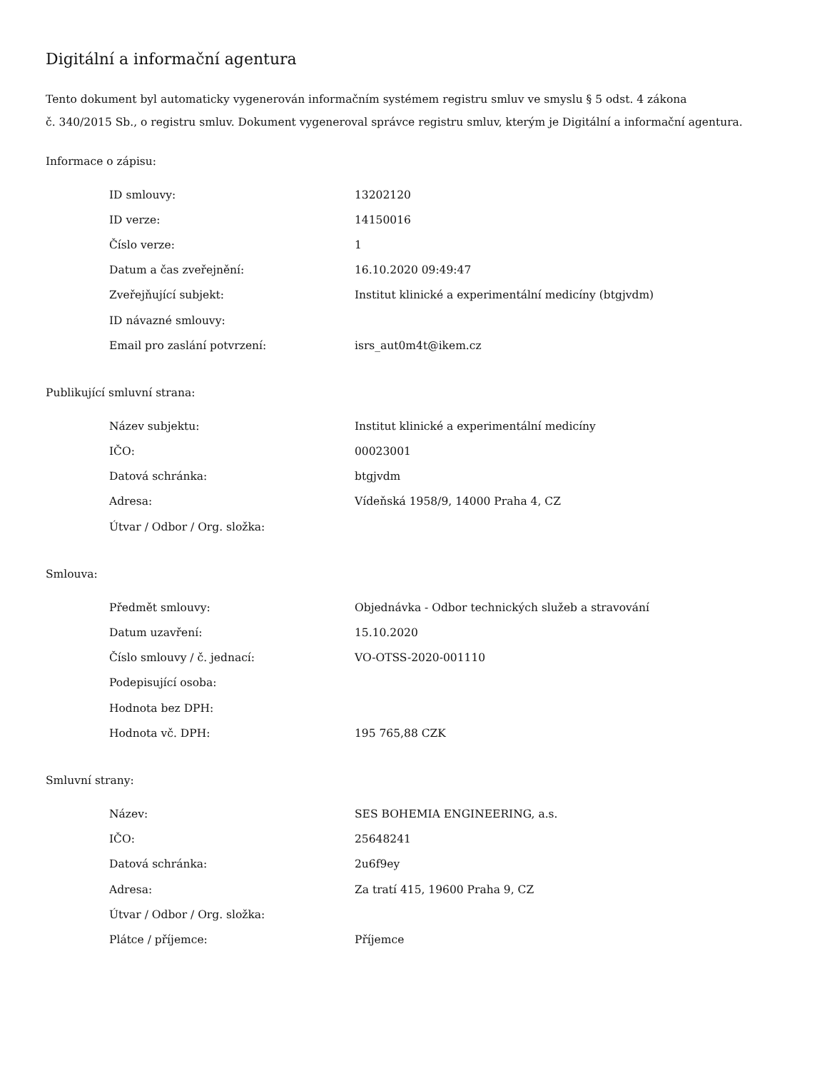Digitální a informační agentura
Tento dokument byl automaticky vygenerován informačním systémem registru smluv ve smyslu § 5 odst. 4 zákona
č. 340/2015 Sb., o registru smluv. Dokument vygeneroval správce registru smluv, kterým je Digitální a informační agentura.
Informace o zápisu:
| ID smlouvy: | 13202120 |
| ID verze: | 14150016 |
| Číslo verze: | 1 |
| Datum a čas zveřejnění: | 16.10.2020 09:49:47 |
| Zveřejňující subjekt: | Institut klinické a experimentální medicíny (btgjvdm) |
| ID návazné smlouvy: | |
| Email pro zaslání potvrzení: | isrs_aut0m4t@ikem.cz |
Publikující smluvní strana:
| Název subjektu: | Institut klinické a experimentální medicíny |
| IČO: | 00023001 |
| Datová schránka: | btgjvdm |
| Adresa: | Vídeňská 1958/9, 14000 Praha 4, CZ |
| Útvar / Odbor / Org. složka: | |
Smlouva:
| Předmět smlouvy: | Objednávka - Odbor technických služeb a stravování |
| Datum uzavření: | 15.10.2020 |
| Číslo smlouvy / č. jednací: | VO-OTSS-2020-001110 |
| Podepisující osoba: | |
| Hodnota bez DPH: | |
| Hodnota vč. DPH: | 195 765,88 CZK |
Smluvní strany:
| Název: | SES BOHEMIA ENGINEERING, a.s. |
| IČO: | 25648241 |
| Datová schránka: | 2u6f9ey |
| Adresa: | Za tratí 415, 19600 Praha 9, CZ |
| Útvar / Odbor / Org. složka: | |
| Plátce / příjemce: | Příjemce |